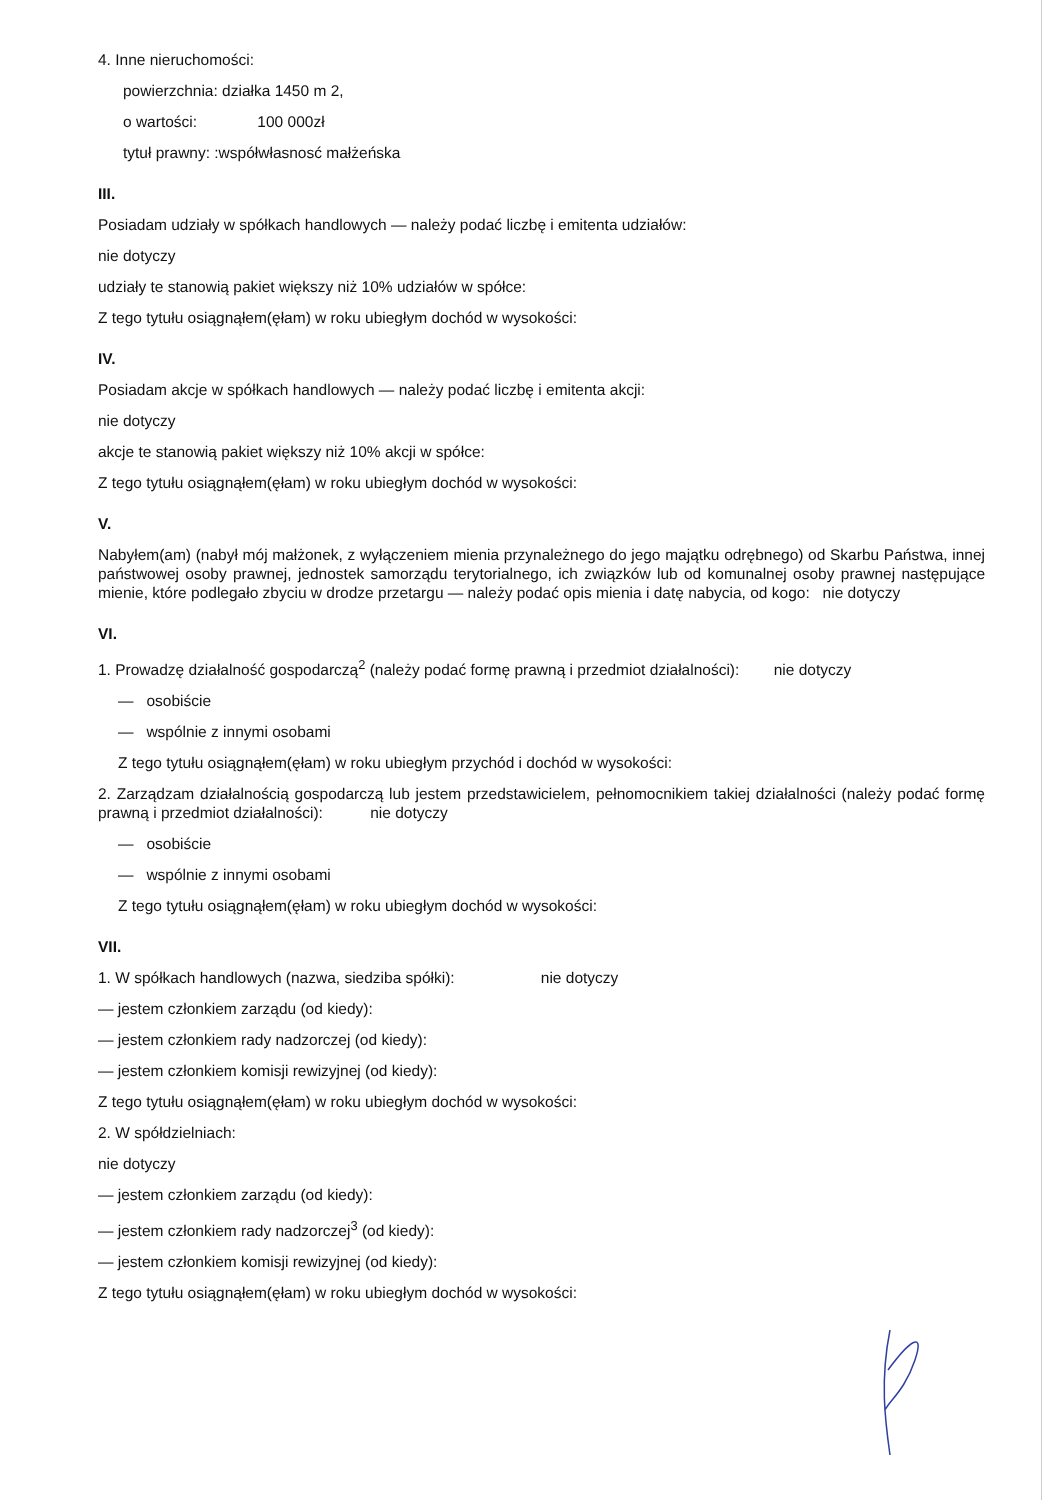4. Inne nieruchomości:
powierzchnia: działka 1450 m 2,
o wartości: 100 000zł
tytuł prawny: :współwłasnosć małżeńska
III.
Posiadam udziały w spółkach handlowych — należy podać liczbę i emitenta udziałów:
nie dotyczy
udziały te stanowią pakiet większy niż 10% udziałów w spółce:
Z tego tytułu osiągnąłem(ęłam) w roku ubiegłym dochód w wysokości:
IV.
Posiadam akcje w spółkach handlowych — należy podać liczbę i emitenta akcji:
nie dotyczy
akcje te stanowią pakiet większy niż 10% akcji w spółce:
Z tego tytułu osiągnąłem(ęłam) w roku ubiegłym dochód w wysokości:
V.
Nabyłem(am) (nabył mój małżonek, z wyłączeniem mienia przynależnego do jego majątku odrębnego) od Skarbu Państwa, innej państwowej osoby prawnej, jednostek samorządu terytorialnego, ich związków lub od komunalnej osoby prawnej następujące mienie, które podlegało zbyciu w drodze przetargu — należy podać opis mienia i datę nabycia, od kogo: nie dotyczy
VI.
1. Prowadzę działalność gospodarczą<sup>2</sup> (należy podać formę prawną i przedmiot działalności): nie dotyczy
— osobiście
— wspólnie z innymi osobami
Z tego tytułu osiągnąłem(ęłam) w roku ubiegłym przychód i dochód w wysokości:
2. Zarządzam działalnością gospodarczą lub jestem przedstawicielem, pełnomocnikiem takiej działalności (należy podać formę prawną i przedmiot działalności): nie dotyczy
— osobiście
— wspólnie z innymi osobami
Z tego tytułu osiągnąłem(ęłam) w roku ubiegłym dochód w wysokości:
VII.
1. W spółkach handlowych (nazwa, siedziba spółki): nie dotyczy
— jestem członkiem zarządu (od kiedy):
— jestem członkiem rady nadzorczej (od kiedy):
— jestem członkiem komisji rewizyjnej (od kiedy):
Z tego tytułu osiągnąłem(ęłam) w roku ubiegłym dochód w wysokości:
2. W spółdzielniach:
nie dotyczy
— jestem członkiem zarządu (od kiedy):
— jestem członkiem rady nadzorczej<sup>3</sup> (od kiedy):
— jestem członkiem komisji rewizyjnej (od kiedy):
Z tego tytułu osiągnąłem(ęłam) w roku ubiegłym dochód w wysokości: